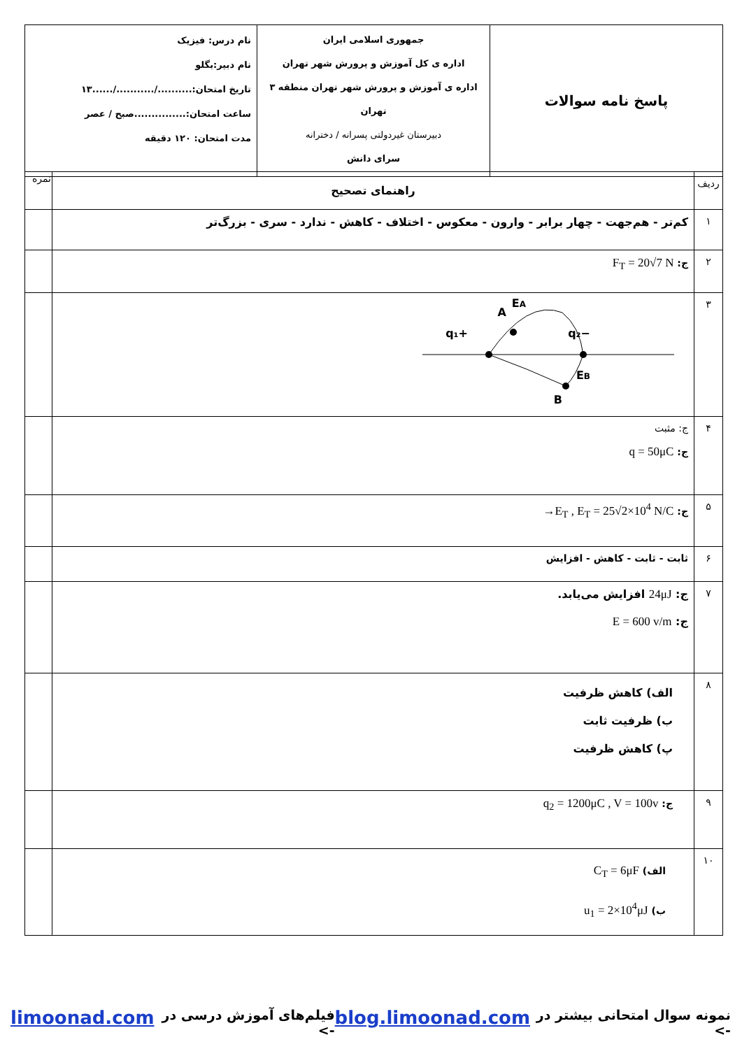| پاسخ نامه سوالات | جمهوری اسلامی ایران اداره ی کل آموزش و پرورش شهر تهران اداره ی آموزش و پرورش شهر تهران منطقه ۳ تهران دبیرستان غیردولتی پسرانه / دخترانه سرای دانش | نام درس: فیزیک نام دبیر:بگلو تاریخ امتحان:........../.........../......۱۳ ساعت امتحان:...............صبح / عصر مدت امتحان: ۱۲۰ دقیقه |
| ردیف | راهنمای تصحیح | نمره |
| ۱ | کم‌تر - هم‌جهت - چهار برابر - وارون - معکوس - اختلاف - کاهش - ندارد - سری - بزرگ‌تر | |
| ۲ | ج: F<sub>T</sub> = 20√7 N | |
| ۳ | +q₁ −q₂ A E A E B B | |
| ۴ | ج: مثبت ج: q = 50μC | |
| ۵ | ج: →E<sub>T</sub> , E<sub>T</sub> = 25√2×10<sup>4</sup> N/C | |
| ۶ | ثابت - ثابت - کاهش - افزایش | |
| ۷ | ج: 24μJ افزایش می‌یابد. ج: E = 600 v/m | |
| ۸ | الف) کاهش ظرفیت ب) ظرفیت ثابت پ) کاهش ظرفیت | |
| ۹ | ج: q<sub>2</sub> = 1200μC , V = 100v | |
| ۱۰ | الف) C<sub>T</sub> = 6μF ب) u<sub>1</sub> = 2×10<sup>4</sup>μJ | |
نمونه سوال امتحانی بیشتر در -> blog.limoonad.com فیلم‌های آموزش درسی در -> limoonad.com